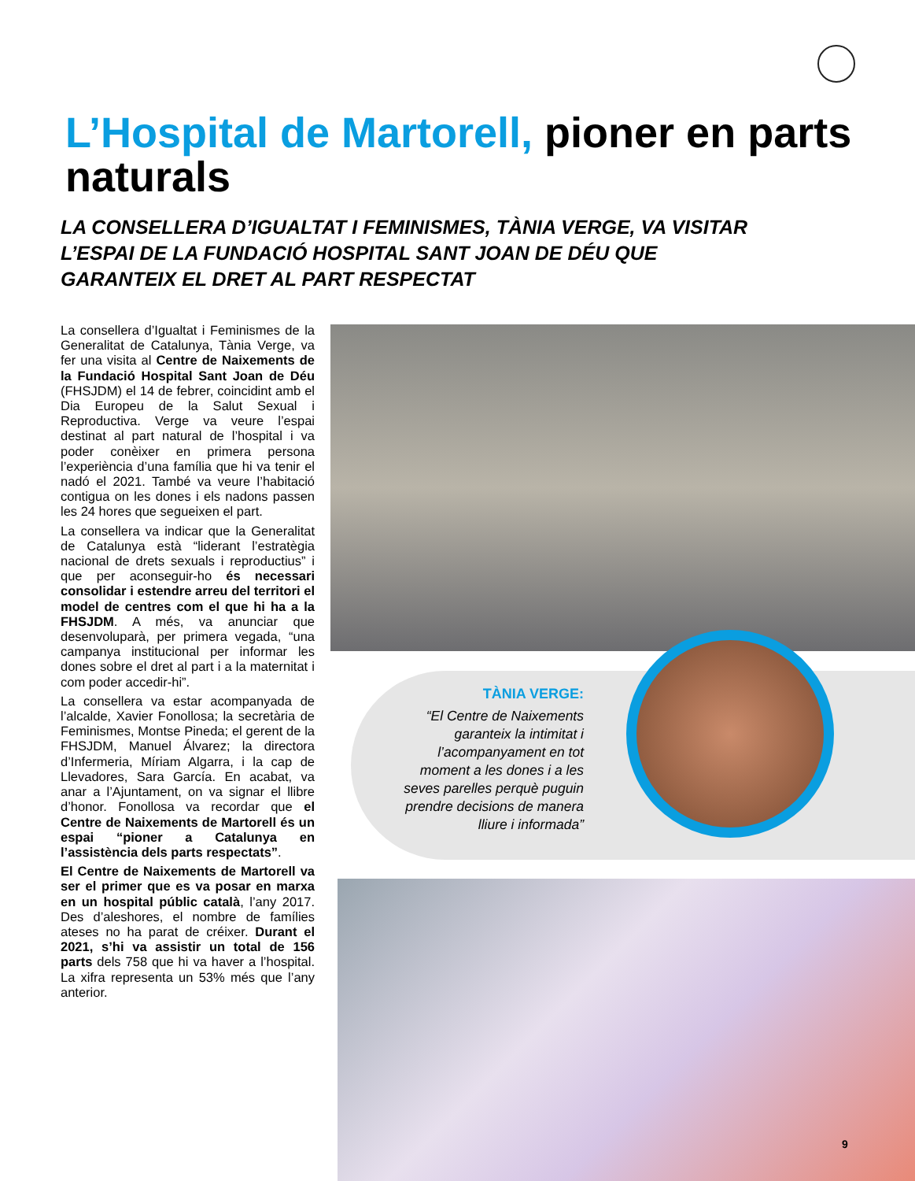L’Hospital de Martorell, pioner en parts naturals
LA CONSELLERA D’IGUALTAT I FEMINISMES, TÀNIA VERGE, VA VISITAR L’ESPAI DE LA FUNDACIÓ HOSPITAL SANT JOAN DE DÉU QUE GARANTEIX EL DRET AL PART RESPECTAT
La consellera d’Igualtat i Feminismes de la Generalitat de Catalunya, Tània Verge, va fer una visita al Centre de Naixements de la Fundació Hospital Sant Joan de Déu (FHSJDM) el 14 de febrer, coincidint amb el Dia Europeu de la Salut Sexual i Reproductiva. Verge va veure l’espai destinat al part natural de l’hospital i va poder conèixer en primera persona l’experiència d’una família que hi va tenir el nadó el 2021. També va veure l’habitació contigua on les dones i els nadons passen les 24 hores que segueixen el part.
La consellera va indicar que la Generalitat de Catalunya està “liderant l’estratègia nacional de drets sexuals i reproductius” i que per aconseguir-ho és necessari consolidar i estendre arreu del territori el model de centres com el que hi ha a la FHSJDM. A més, va anunciar que desenvoluparà, per primera vegada, “una campanya institucional per informar les dones sobre el dret al part i a la maternitat i com poder accedir-hi”.
La consellera va estar acompanyada de l’alcalde, Xavier Fonollosa; la secretària de Feminismes, Montse Pineda; el gerent de la FHSJDM, Manuel Álvarez; la directora d’Infermeria, Míriam Algarra, i la cap de Llevadores, Sara García. En acabat, va anar a l’Ajuntament, on va signar el llibre d’honor. Fonollosa va recordar que el Centre de Naixements de Martorell és un espai “pioner a Catalunya en l’assistència dels parts respectats”.
El Centre de Naixements de Martorell va ser el primer que es va posar en marxa en un hospital públic català, l’any 2017. Des d’aleshores, el nombre de famílies ateses no ha parat de créixer. Durant el 2021, s’hi va assistir un total de 156 parts dels 758 que hi va haver a l’hospital. La xifra representa un 53% més que l’any anterior.
TÀNIA VERGE:
“El Centre de Naixements garanteix la intimitat i l’acompanyament en tot moment a les dones i a les seves parelles perquè puguin prendre decisions de manera lliure i informada”
9